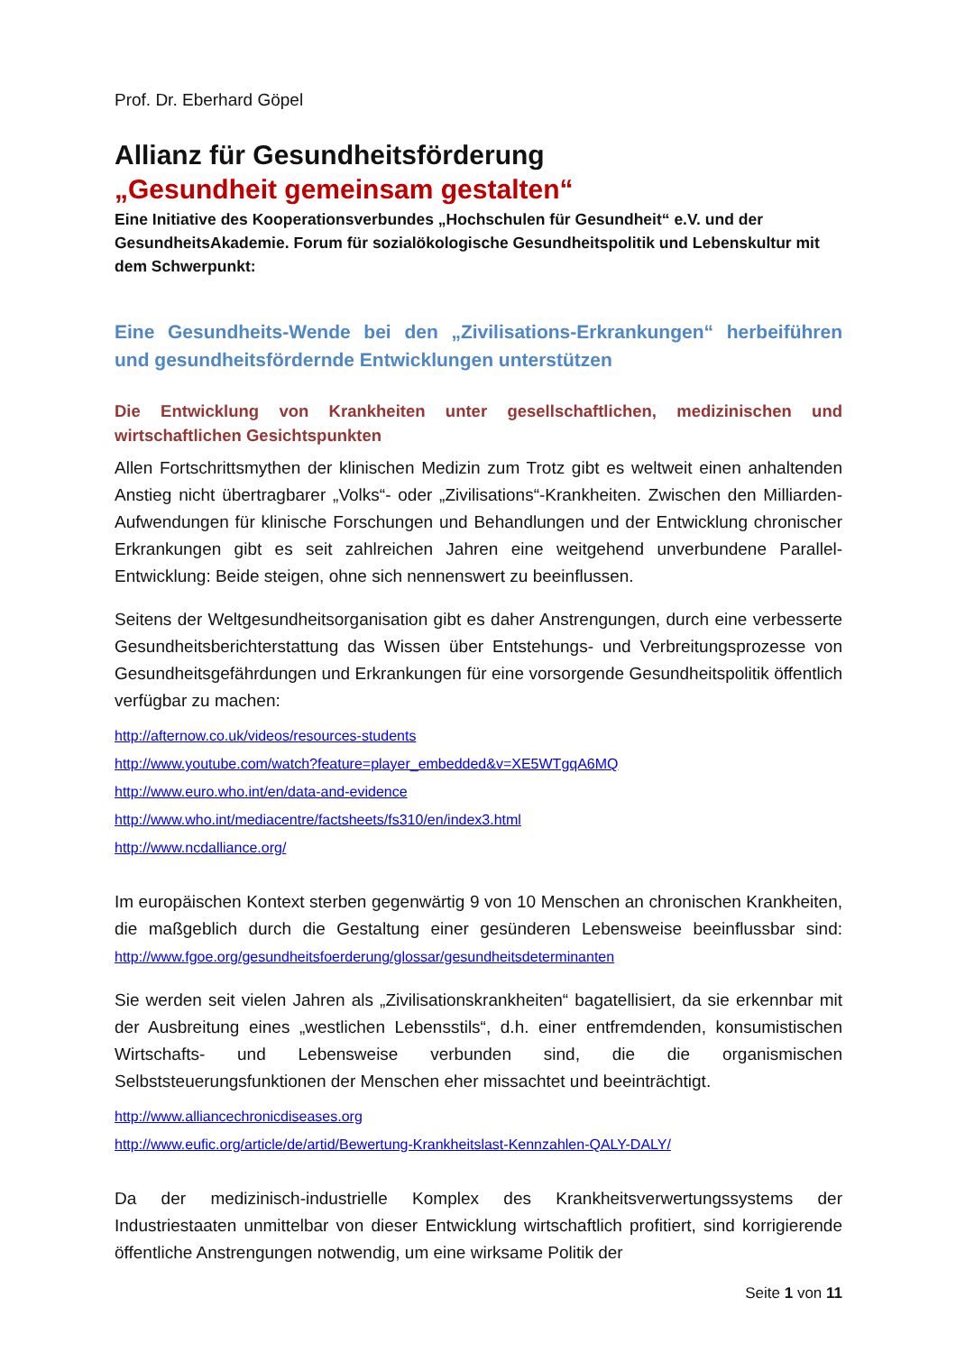Prof. Dr. Eberhard Göpel
Allianz für Gesundheitsförderung
„Gesundheit gemeinsam gestalten“
Eine Initiative des Kooperationsverbundes „Hochschulen für Gesundheit“ e.V. und der GesundheitsAkademie. Forum für sozialökologische Gesundheitspolitik und Lebenskultur mit dem Schwerpunkt:
Eine Gesundheits-Wende bei den „Zivilisations-Erkrankungen“ herbeiführen und gesundheitsfördernde Entwicklungen unterstützen
Die Entwicklung von Krankheiten unter gesellschaftlichen, medizinischen und wirtschaftlichen Gesichtspunkten
Allen Fortschrittsmythen der klinischen Medizin zum Trotz gibt es weltweit einen anhaltenden Anstieg nicht übertragbarer „Volks“- oder „Zivilisations“-Krankheiten. Zwischen den Milliarden-Aufwendungen für klinische Forschungen und Behandlungen und der Entwicklung chronischer Erkrankungen gibt es seit zahlreichen Jahren eine weitgehend unverbundene Parallel-Entwicklung: Beide steigen, ohne sich nennenswert zu beeinflussen.
Seitens der Weltgesundheitsorganisation gibt es daher Anstrengungen, durch eine verbesserte Gesundheitsberichterstattung das Wissen über Entstehungs- und Verbreitungsprozesse von Gesundheitsgefährdungen und Erkrankungen für eine vorsorgende Gesundheitspolitik öffentlich verfügbar zu machen:
http://afternow.co.uk/videos/resources-students
http://www.youtube.com/watch?feature=player_embedded&v=XE5WTgqA6MQ
http://www.euro.who.int/en/data-and-evidence
http://www.who.int/mediacentre/factsheets/fs310/en/index3.html
http://www.ncdalliance.org/
Im europäischen Kontext sterben gegenwärtig 9 von 10 Menschen an chronischen Krankheiten, die maßgeblich durch die Gestaltung einer gesünderen Lebensweise beeinflussbar sind: http://www.fgoe.org/gesundheitsfoerderung/glossar/gesundheitsdeterminanten
Sie werden seit vielen Jahren als „Zivilisationskrankheiten“ bagatellisiert, da sie erkennbar mit der Ausbreitung eines „westlichen Lebensstils“, d.h. einer entfremdenden, konsumistischen Wirtschafts- und Lebensweise verbunden sind, die die organismischen Selbststeuerungsfunktionen der Menschen eher missachtet und beeinträchtigt.
http://www.alliancechronicdiseases.org
http://www.eufic.org/article/de/artid/Bewertung-Krankheitslast-Kennzahlen-QALY-DALY/
Da der medizinisch-industrielle Komplex des Krankheitsverwertungssystems der Industriestaaten unmittelbar von dieser Entwicklung wirtschaftlich profitiert, sind korrigierende öffentliche Anstrengungen notwendig, um eine wirksame Politik der
Seite 1 von 11